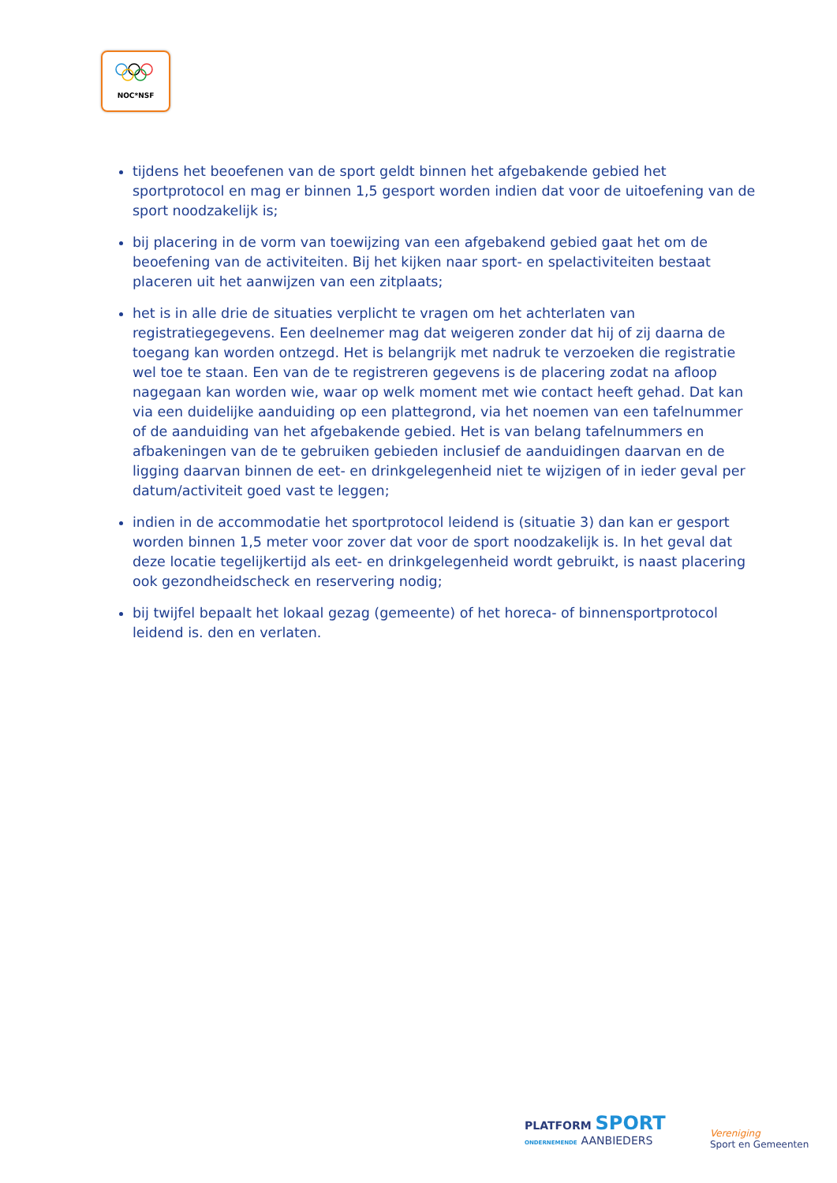NOC*NSF
tijdens het beoefenen van de sport geldt binnen het afgebakende gebied het sportprotocol en mag er binnen 1,5 gesport worden indien dat voor de uitoefening van de sport noodzakelijk is;
bij placering in de vorm van toewijzing van een afgebakend gebied gaat het om de beoefening van de activiteiten. Bij het kijken naar sport- en spelactiviteiten bestaat placeren uit het aanwijzen van een zitplaats;
het is in alle drie de situaties verplicht te vragen om het achterlaten van registratiegegevens. Een deelnemer mag dat weigeren zonder dat hij of zij daarna de toegang kan worden ontzegd. Het is belangrijk met nadruk te verzoeken die registratie wel toe te staan. Een van de te registreren gegevens is de placering zodat na afloop nagegaan kan worden wie, waar op welk moment met wie contact heeft gehad. Dat kan via een duidelijke aanduiding op een plattegrond, via het noemen van een tafelnummer of de aanduiding van het afgebakende gebied. Het is van belang tafelnummers en afbakeningen van de te gebruiken gebieden inclusief de aanduidingen daarvan en de ligging daarvan binnen de eet- en drinkgelegenheid niet te wijzigen of in ieder geval per datum/activiteit goed vast te leggen;
indien in de accommodatie het sportprotocol leidend is (situatie 3) dan kan er gesport worden binnen 1,5 meter voor zover dat voor de sport noodzakelijk is. In het geval dat deze locatie tegelijkertijd als eet- en drinkgelegenheid wordt gebruikt, is naast placering ook gezondheidscheck en reservering nodig;
bij twijfel bepaalt het lokaal gezag (gemeente) of het horeca- of binnensportprotocol leidend is. den en verlaten.
PLATFORM SPORT
ONDERNEMENDE AANBIEDERS
Vereniging
Sport en Gemeenten